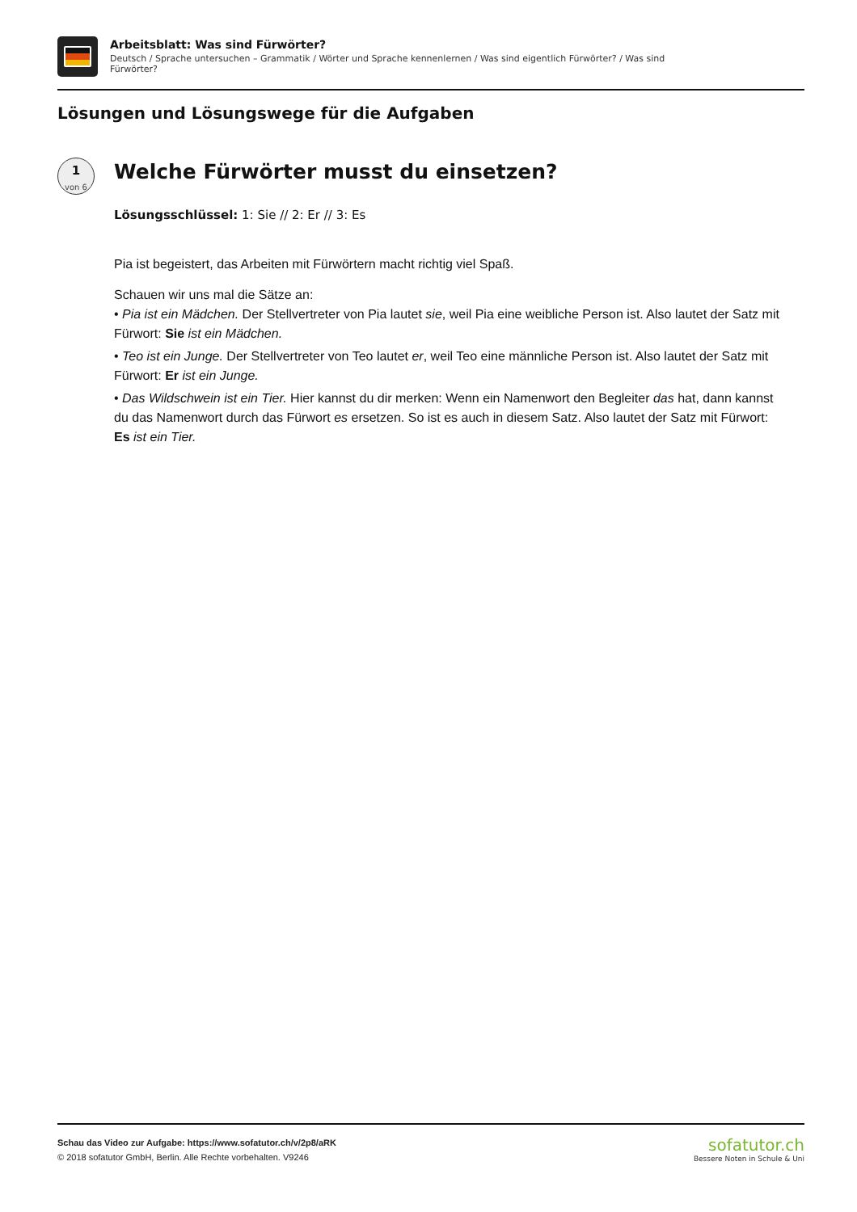Arbeitsblatt: Was sind Fürwörter?
Deutsch / Sprache untersuchen – Grammatik / Wörter und Sprache kennenlernen / Was sind eigentlich Fürwörter? / Was sind Fürwörter?
Lösungen und Lösungswege für die Aufgaben
1
von 6
Welche Fürwörter musst du einsetzen?
Lösungsschlüssel: 1: Sie // 2: Er // 3: Es
Pia ist begeistert, das Arbeiten mit Fürwörtern macht richtig viel Spaß.
Schauen wir uns mal die Sätze an:
• Pia ist ein Mädchen. Der Stellvertreter von Pia lautet sie, weil Pia eine weibliche Person ist. Also lautet der Satz mit Fürwort: Sie ist ein Mädchen.
• Teo ist ein Junge. Der Stellvertreter von Teo lautet er, weil Teo eine männliche Person ist. Also lautet der Satz mit Fürwort: Er ist ein Junge.
• Das Wildschwein ist ein Tier. Hier kannst du dir merken: Wenn ein Namenwort den Begleiter das hat, dann kannst du das Namenwort durch das Fürwort es ersetzen. So ist es auch in diesem Satz. Also lautet der Satz mit Fürwort: Es ist ein Tier.
Schau das Video zur Aufgabe: https://www.sofatutor.ch/v/2p8/aRK
© 2018 sofatutor GmbH, Berlin. Alle Rechte vorbehalten. V9246
sofatutor.ch
Bessere Noten in Schule & Uni